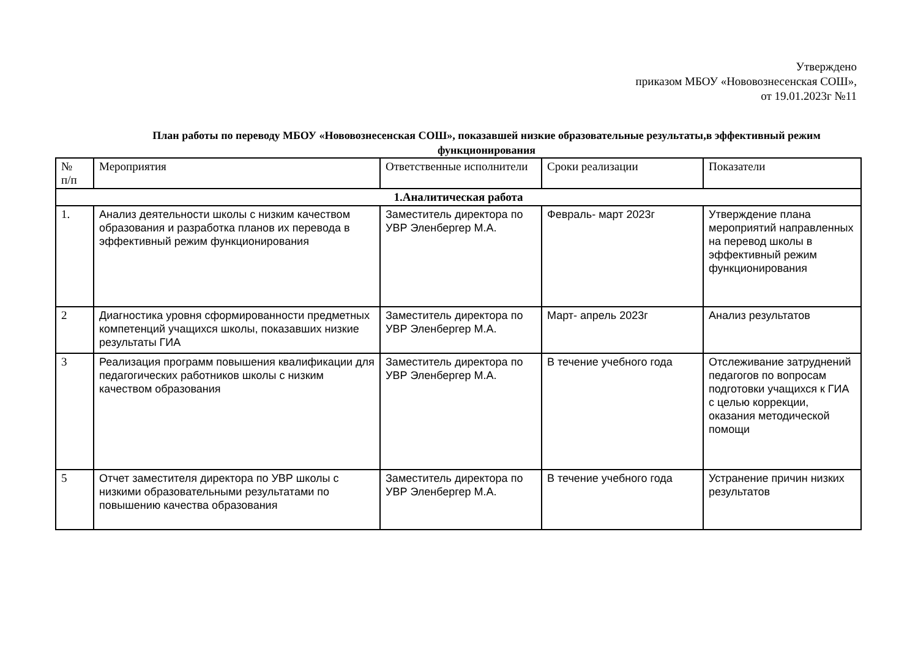Утверждено
приказом МБОУ «Нововознесенская СОШ»,
от 19.01.2023г №11
План работы по переводу МБОУ «Нововознесенская СОШ», показавшей низкие образовательные результаты,в эффективный режим функционирования
| № п/п | Мероприятия | Ответственные исполнители | Сроки реализации | Показатели |
| --- | --- | --- | --- | --- |
| 1.Аналитическая работа | | | | |
| 1. | Анализ деятельности школы с низким качеством образования и разработка планов их перевода в эффективный режим функционирования | Заместитель директора по УВР Эленбергер М.А. | Февраль- март 2023г | Утверждение плана мероприятий направленных на перевод школы в эффективный режим функционирования |
| 2 | Диагностика уровня сформированности предметных компетенций учащихся школы, показавших низкие результаты ГИА | Заместитель директора по УВР Эленбергер М.А. | Март- апрель 2023г | Анализ результатов |
| 3 | Реализация программ повышения квалификации для педагогических работников школы с низким качеством образования | Заместитель директора по УВР Эленбергер М.А. | В течение учебного года | Отслеживание затруднений педагогов по вопросам подготовки учащихся к ГИА с целью коррекции, оказания методической помощи |
| 5 | Отчет заместителя директора по УВР школы с низкими образовательными результатами по повышению качества образования | Заместитель директора по УВР Эленбергер М.А. | В течение учебного года | Устранение причин низких результатов |